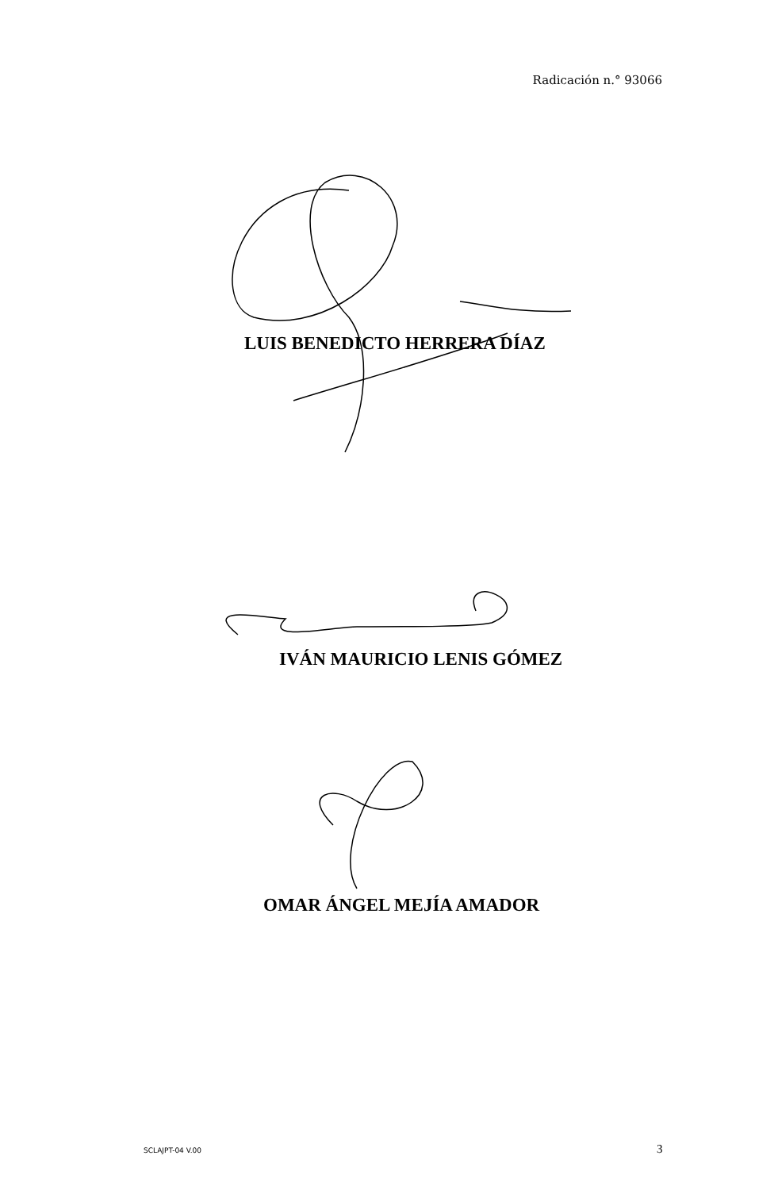Radicación n.° 93066
LUIS BENEDICTO HERRERA DÍAZ
IVÁN MAURICIO LENIS GÓMEZ
OMAR ÁNGEL MEJÍA AMADOR
SCLAJPT-04 V.00 3